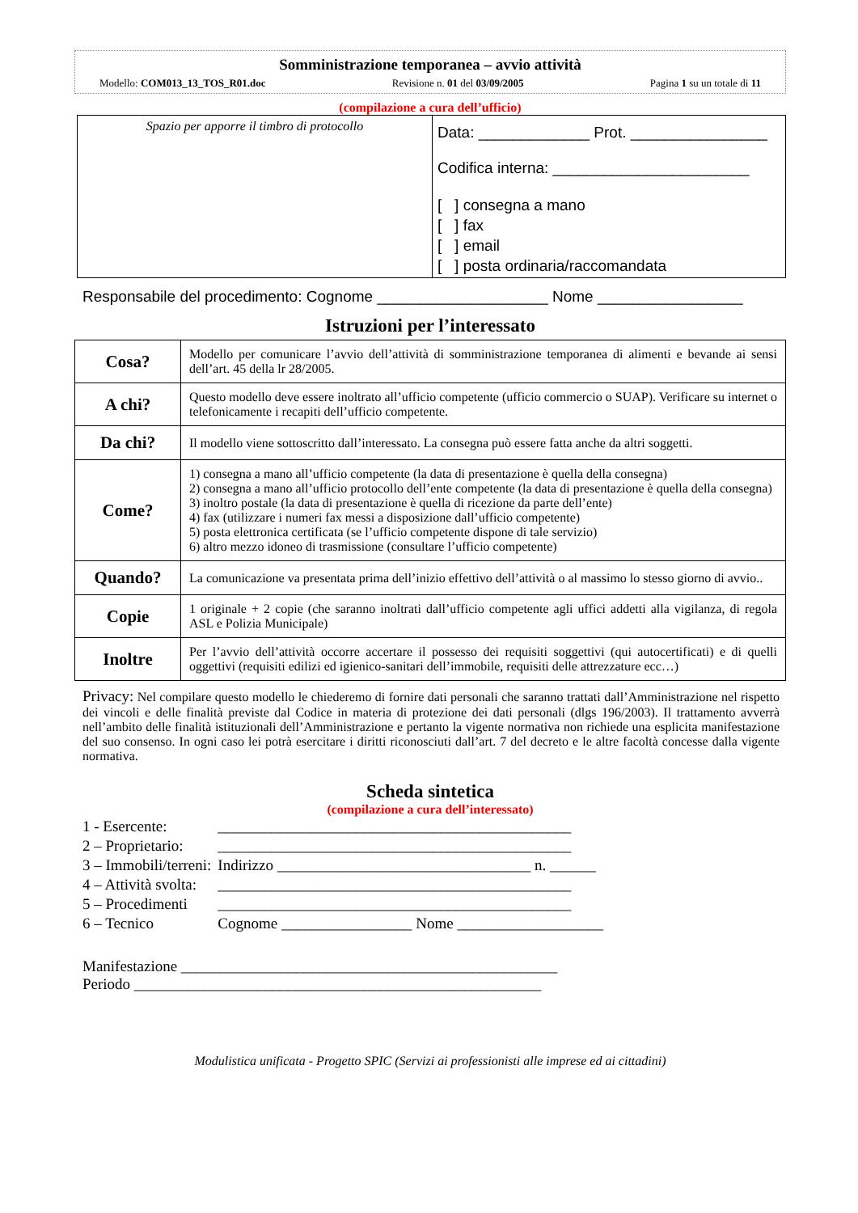Somministrazione temporanea – avvio attività
Modello: COM013_13_TOS_R01.doc Revisione n. 01 del 03/09/2005 Pagina 1 su un totale di 11
(compilazione a cura dell’ufficio)
| Spazio per apporre il timbro di protocollo | Data: _____________ Prot. ________________ Codifica interna: _______________________ [ ] consegna a mano [ ] fax [ ] email [ ] posta ordinaria/raccomandata |
Responsabile del procedimento: Cognome ____________________ Nome _________________
Istruzioni per l’interessato
| Cosa? | Modello per comunicare l’avvio dell’attività di somministrazione temporanea di alimenti e bevande ai sensi dell’art. 45 della lr 28/2005. |
| A chi? | Questo modello deve essere inoltrato all’ufficio competente (ufficio commercio o SUAP). Verificare su internet o telefonicamente i recapiti dell’ufficio competente. |
| Da chi? | Il modello viene sottoscritto dall’interessato. La consegna può essere fatta anche da altri soggetti. |
| Come? | 1) consegna a mano all’ufficio competente (la data di presentazione è quella della consegna) 2) consegna a mano all’ufficio protocollo dell’ente competente (la data di presentazione è quella della consegna) 3) inoltro postale (la data di presentazione è quella di ricezione da parte dell’ente) 4) fax (utilizzare i numeri fax messi a disposizione dall’ufficio competente) 5) posta elettronica certificata (se l’ufficio competente dispone di tale servizio) 6) altro mezzo idoneo di trasmissione (consultare l’ufficio competente) |
| Quando? | La comunicazione va presentata prima dell’inizio effettivo dell’attività o al massimo lo stesso giorno di avvio.. |
| Copie | 1 originale + 2 copie (che saranno inoltrati dall’ufficio competente agli uffici addetti alla vigilanza, di regola ASL e Polizia Municipale) |
| Inoltre | Per l’avvio dell’attività occorre accertare il possesso dei requisiti soggettivi (qui autocertificati) e di quelli oggettivi (requisiti edilizi ed igienico-sanitari dell’immobile, requisiti delle attrezzature ecc…) |
Privacy: Nel compilare questo modello le chiederemo di fornire dati personali che saranno trattati dall’Amministrazione nel rispetto dei vincoli e delle finalità previste dal Codice in materia di protezione dei dati personali (dlgs 196/2003). Il trattamento avverrà nell’ambito delle finalità istituzionali dell’Amministrazione e pertanto la vigente normativa non richiede una esplicita manifestazione del suo consenso. In ogni caso lei potrà esercitare i diritti riconosciuti dall’art. 7 del decreto e le altre facoltà concesse dalla vigente normativa.
Scheda sintetica
(compilazione a cura dell’interessato)
| 1 - Esercente: | ______________________________________________ |
| 2 – Proprietario: | ______________________________________________ |
| 3 – Immobili/terreni: | Indirizzo _________________________________ n. ______ |
| 4 – Attività svolta: | ______________________________________________ |
| 5 – Procedimenti | ______________________________________________ |
| 6 – Tecnico | Cognome _________________ Nome ___________________ |
Manifestazione _________________________________________________
Periodo _____________________________________________________
Modulistica unificata - Progetto SPIC (Servizi ai professionisti alle imprese ed ai cittadini)